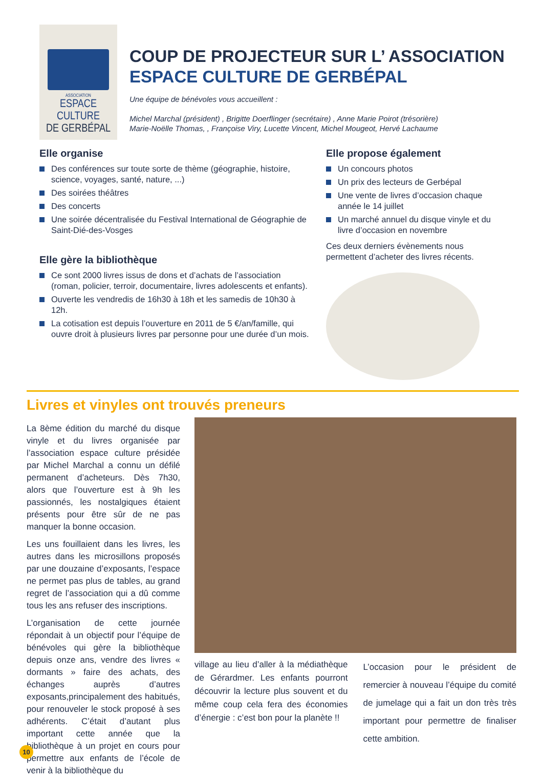ASSOCIATION
ESPACE CULTURE
DE GERBÉPAL
COUP DE PROJECTEUR SUR L’ ASSOCIATION
ESPACE CULTURE DE GERBÉPAL
Une équipe de bénévoles vous accueillent :
Michel Marchal (président) , Brigitte Doerflinger (secrétaire) , Anne Marie Poirot (trésorière)
Marie-Noëlle Thomas, , Françoise Viry, Lucette Vincent, Michel Mougeot, Hervé Lachaume
Elle organise
Des conférences sur toute sorte de thème (géographie, histoire, science, voyages, santé, nature, ...)
Des soirées théâtres
Des concerts
Une soirée décentralisée du Festival International de Géographie de Saint-Dié-des-Vosges
Elle gère la bibliothèque
Ce sont 2000 livres issus de dons et d’achats de l’association (roman, policier, terroir, documentaire, livres adolescents et enfants).
Ouverte les vendredis de 16h30 à 18h et les samedis de 10h30 à 12h.
La cotisation est depuis l’ouverture en 2011 de 5 €/an/famille, qui ouvre droit à plusieurs livres par personne pour une durée d’un mois.
Elle propose également
Un concours photos
Un prix des lecteurs de Gerbépal
Une vente de livres d’occasion chaque année le 14 juillet
Un marché annuel du disque vinyle et du livre d’occasion en novembre
Ces deux derniers évènements nous permettent d’acheter des livres récents.
Livres et vinyles ont trouvés preneurs
La 8ème édition du marché du disque vinyle et du livres organisée par l’association espace culture présidée par Michel Marchal a connu un défilé permanent d’acheteurs. Dès 7h30, alors que l’ouverture est à 9h les passionnés, les nostalgiques étaient présents pour être sûr de ne pas manquer la bonne occasion.
Les uns fouillaient dans les livres, les autres dans les microsillons proposés par une douzaine d’exposants, l’espace ne permet pas plus de tables, au grand regret de l’association qui a dû comme tous les ans refuser des inscriptions.
L’organisation de cette journée répondait à un objectif pour l’équipe de bénévoles qui gère la bibliothèque depuis onze ans, vendre des livres « dormants » faire des achats, des échanges auprès d’autres exposants,principalement des habitués, pour renouveler le stock proposé à ses adhérents. C’était d’autant plus important cette année que la bibliothèque à un projet en cours pour permettre aux enfants de l’école de venir à la bibliothèque du
village au lieu d’aller à la médiathèque de Gérardmer. Les enfants pourront découvrir la lecture plus souvent et du même coup cela fera des économies d’énergie : c’est bon pour la planète !!
L’occasion pour le président de remercier à nouveau l’équipe du comité de jumelage qui a fait un don très très important pour permettre de finaliser cette ambition.
10